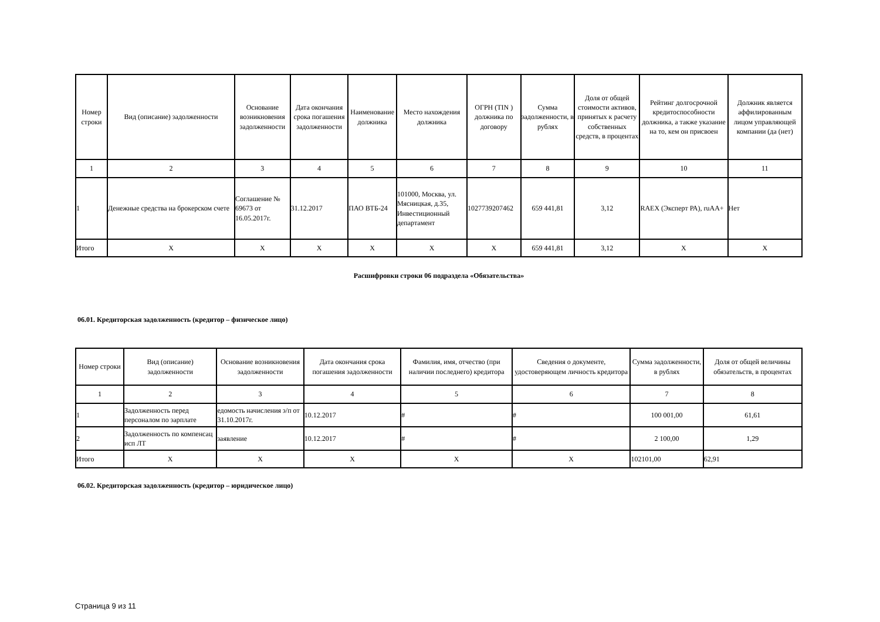| Номер строки | Вид (описание) задолженности | Основание возникновения задолженности | Дата окончания срока погашения задолженности | Наименование должника | Место нахождения должника | ОГРН (TIN ) должника по договору | Сумма задолженности, в рублях | Доля от общей стоимости активов, принятых к расчету собственных средств, в процентах | Рейтинг долгосрочной кредитоспособности должника, а также указание на то, кем он присвоен | Должник является аффилированным лицом управляющей компании (да (нет) |
| --- | --- | --- | --- | --- | --- | --- | --- | --- | --- | --- |
| 1 | 2 | 3 | 4 | 5 | 6 | 7 | 8 | 9 | 10 | 11 |
| 1 | Денежные средства на брокерском счете | Соглашение № 69673 от 16.05.2017г. | 31.12.2017 | ПАО ВТБ-24 | 101000, Москва, ул. Мясницкая, д.35, Инвестиционный департамент | 1027739207462 | 659 441,81 | 3,12 | RAEX (Эксперт РА), ruAA+ | Нет |
| Итого | X | X | X | X | X | X | 659 441,81 | 3,12 | X | X |
Расшифровки строки 06 подраздела «Обязательства»
06.01. Кредиторская задолженность (кредитор – физическое лицо)
| Номер строки | Вид (описание) задолженности | Основание возникновения задолженности | Дата окончания срока погашения задолженности | Фамилия, имя, отчество (при наличии последнего) кредитора | Сведения о документе, удостоверяющем личность кредитора | Сумма задолженности, в рублях | Доля от общей величины обязательств, в процентах |
| --- | --- | --- | --- | --- | --- | --- | --- |
| 1 | 2 | 3 | 4 | 5 | 6 | 7 | 8 |
| 1 | Задолженность перед персоналом по зарплате | едомость начисления з/п от 31.10.2017г. | 10.12.2017 | # | # | 100 001,00 | 61,61 |
| 2 | Задолженность по компенсац исп ЛТ | заявление | 10.12.2017 | # | # | 2 100,00 | 1,29 |
| Итого | X | X | X | X | X | 102101,00 | 62,91 |
06.02. Кредиторская задолженность (кредитор – юридическое лицо)
Страница 9 из 11